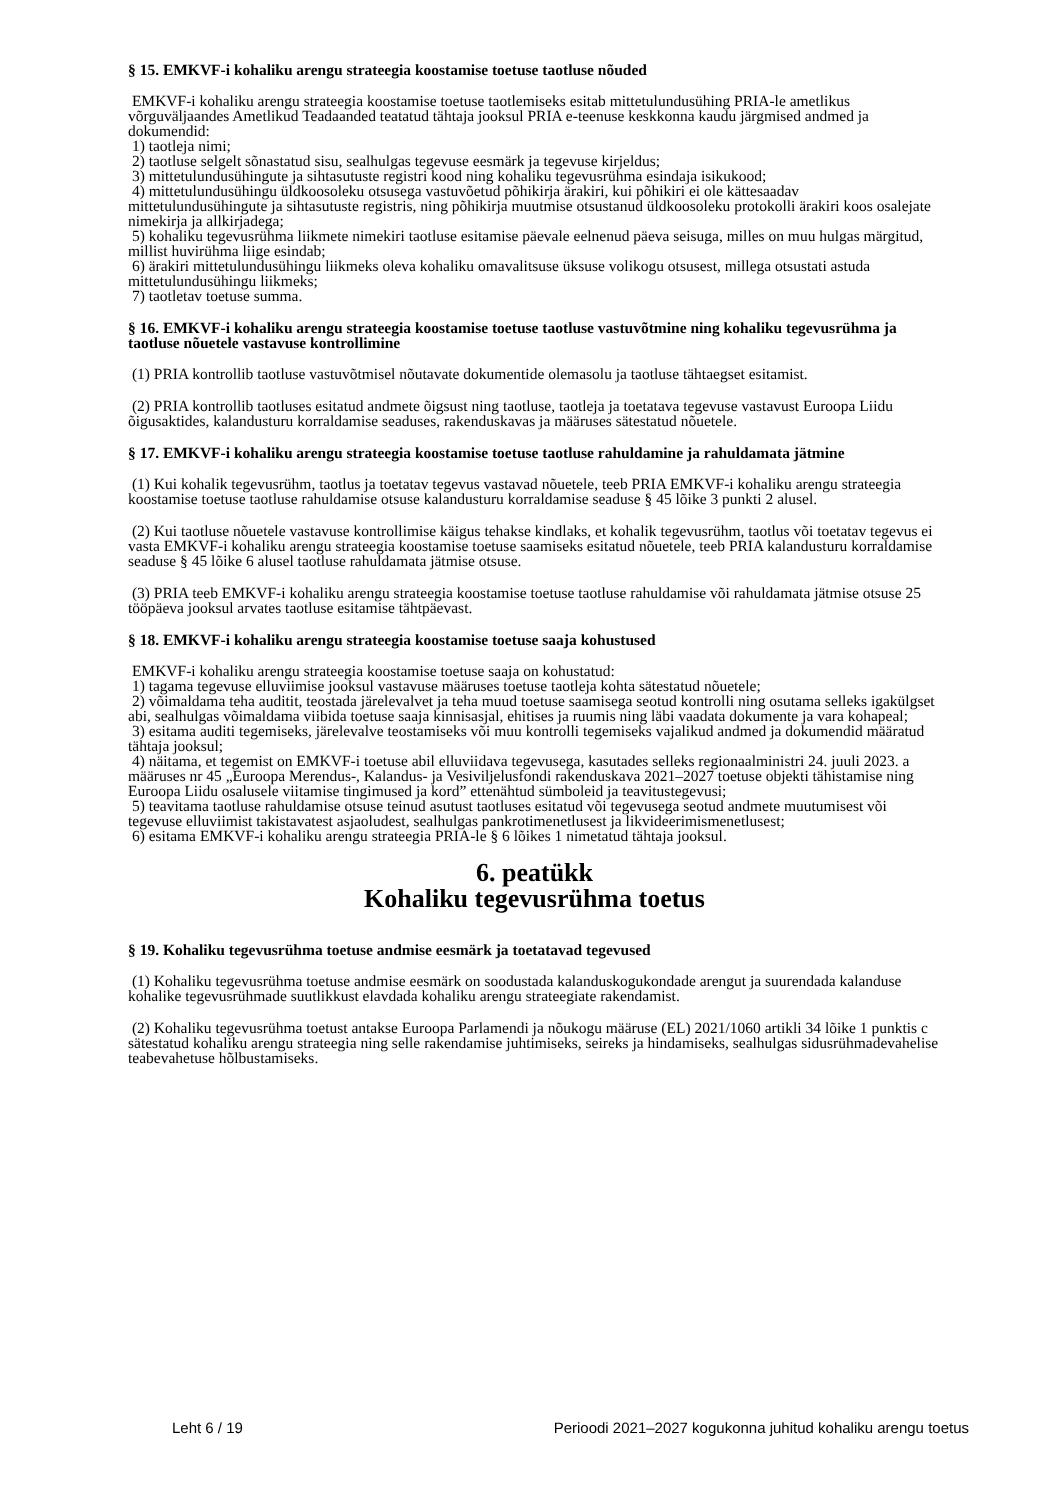§ 15. EMKVF-i kohaliku arengu strateegia koostamise toetuse taotluse nõuded
EMKVF-i kohaliku arengu strateegia koostamise toetuse taotlemiseks esitab mittetulundusühing PRIA-le ametlikus võrguväljaandes Ametlikud Teadaanded teatatud tähtaja jooksul PRIA e-teenuse keskkonna kaudu järgmised andmed ja dokumendid:
1) taotleja nimi;
2) taotluse selgelt sõnastatud sisu, sealhulgas tegevuse eesmärk ja tegevuse kirjeldus;
3) mittetulundusühingute ja sihtasutuste registri kood ning kohaliku tegevusrühma esindaja isikukood;
4) mittetulundusühingu üldkoosoleku otsusega vastuvõetud põhikirja ärakiri, kui põhikiri ei ole kättesaadav mittetulundusühingute ja sihtasutuste registris, ning põhikirja muutmise otsustanud üldkoosoleku protokolli ärakiri koos osalejate nimekirja ja allkirjadega;
5) kohaliku tegevusrühma liikmete nimekiri taotluse esitamise päevale eelnenud päeva seisuga, milles on muu hulgas märgitud, millist huvirühma liige esindab;
6) ärakiri mittetulundusühingu liikmeks oleva kohaliku omavalitsuse üksuse volikogu otsusest, millega otsustati astuda mittetulundusühingu liikmeks;
7) taotletav toetuse summa.
§ 16. EMKVF-i kohaliku arengu strateegia koostamise toetuse taotluse vastuvõtmine ning kohaliku tegevusrühma ja taotluse nõuetele vastavuse kontrollimine
(1) PRIA kontrollib taotluse vastuvõtmisel nõutavate dokumentide olemasolu ja taotluse tähtaegset esitamist.
(2) PRIA kontrollib taotluses esitatud andmete õigsust ning taotluse, taotleja ja toetatava tegevuse vastavust Euroopa Liidu õigusaktides, kalandusturu korraldamise seaduses, rakenduskavas ja määruses sätestatud nõuetele.
§ 17. EMKVF-i kohaliku arengu strateegia koostamise toetuse taotluse rahuldamine ja rahuldamata jätmine
(1) Kui kohalik tegevusrühm, taotlus ja toetatav tegevus vastavad nõuetele, teeb PRIA EMKVF-i kohaliku arengu strateegia koostamise toetuse taotluse rahuldamise otsuse kalandusturu korraldamise seaduse § 45 lõike 3 punkti 2 alusel.
(2) Kui taotluse nõuetele vastavuse kontrollimise käigus tehakse kindlaks, et kohalik tegevusrühm, taotlus või toetatav tegevus ei vasta EMKVF-i kohaliku arengu strateegia koostamise toetuse saamiseks esitatud nõuetele, teeb PRIA kalandusturu korraldamise seaduse § 45 lõike 6 alusel taotluse rahuldamata jätmise otsuse.
(3) PRIA teeb EMKVF-i kohaliku arengu strateegia koostamise toetuse taotluse rahuldamise või rahuldamata jätmise otsuse 25 tööpäeva jooksul arvates taotluse esitamise tähtpäevast.
§ 18. EMKVF-i kohaliku arengu strateegia koostamise toetuse saaja kohustused
EMKVF-i kohaliku arengu strateegia koostamise toetuse saaja on kohustatud:
1) tagama tegevuse elluviimise jooksul vastavuse määruses toetuse taotleja kohta sätestatud nõuetele;
2) võimaldama teha auditit, teostada järelevalvet ja teha muud toetuse saamisega seotud kontrolli ning osutama selleks igakülgset abi, sealhulgas võimaldama viibida toetuse saaja kinnisasjal, ehitises ja ruumis ning läbi vaadata dokumente ja vara kohapeal;
3) esitama auditi tegemiseks, järelevalve teostamiseks või muu kontrolli tegemiseks vajalikud andmed ja dokumendid määratud tähtaja jooksul;
4) näitama, et tegemist on EMKVF-i toetuse abil elluviidava tegevusega, kasutades selleks regionaalministri 24. juuli 2023. a määruses nr 45 „Euroopa Merendus-, Kalandus- ja Vesiviljelusfondi rakenduskava 2021–2027 toetuse objekti tähistamise ning Euroopa Liidu osalusele viitamise tingimused ja kord” ettenähtud sümboleid ja teavitustegevusi;
5) teavitama taotluse rahuldamise otsuse teinud asutust taotluses esitatud või tegevusega seotud andmete muutumisest või tegevuse elluviimist takistavatest asjaoludest, sealhulgas pankrotimenetlusest ja likvideerimismenetlusest;
6) esitama EMKVF-i kohaliku arengu strateegia PRIA-le § 6 lõikes 1 nimetatud tähtaja jooksul.
6. peatükk
Kohaliku tegevusrühma toetus
§ 19. Kohaliku tegevusrühma toetuse andmise eesmärk ja toetatavad tegevused
(1) Kohaliku tegevusrühma toetuse andmise eesmärk on soodustada kalanduskogukondade arengut ja suurendada kalanduse kohalike tegevusrühmade suutlikkust elavdada kohaliku arengu strateegiate rakendamist.
(2) Kohaliku tegevusrühma toetust antakse Euroopa Parlamendi ja nõukogu määruse (EL) 2021/1060 artikli 34 lõike 1 punktis c sätestatud kohaliku arengu strateegia ning selle rakendamise juhtimiseks, seireks ja hindamiseks, sealhulgas sidusrühmadevahelise teabevahetuse hõlbustamiseks.
Leht 6 / 19 Perioodi 2021–2027 kogukonna juhitud kohaliku arengu toetus